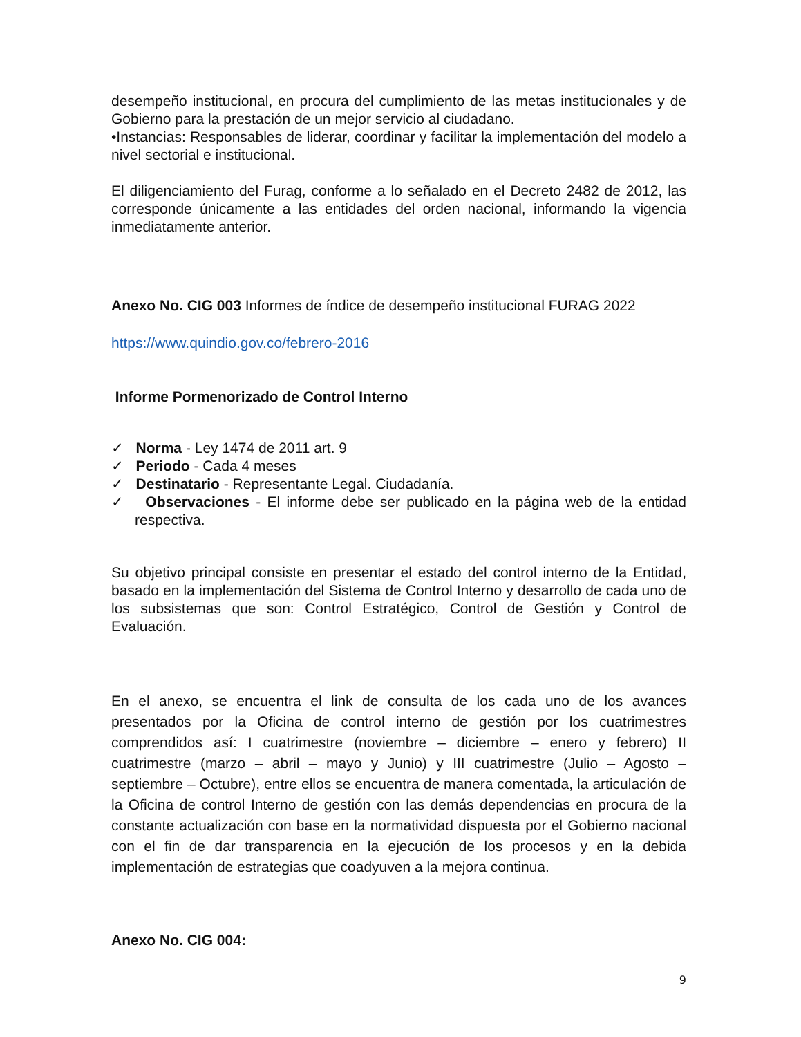desempeño institucional, en procura del cumplimiento de las metas institucionales y de Gobierno para la prestación de un mejor servicio al ciudadano.
•Instancias: Responsables de liderar, coordinar y facilitar la implementación del modelo a nivel sectorial e institucional.
El diligenciamiento del Furag, conforme a lo señalado en el Decreto 2482 de 2012, las corresponde únicamente a las entidades del orden nacional, informando la vigencia inmediatamente anterior.
Anexo No. CIG 003 Informes de índice de desempeño institucional FURAG 2022
https://www.quindio.gov.co/febrero-2016
Informe Pormenorizado de Control Interno
✓ Norma - Ley 1474 de 2011 art. 9
✓ Periodo - Cada 4 meses
✓ Destinatario - Representante Legal. Ciudadanía.
✓ Observaciones - El informe debe ser publicado en la página web de la entidad respectiva.
Su objetivo principal consiste en presentar el estado del control interno de la Entidad, basado en la implementación del Sistema de Control Interno y desarrollo de cada uno de los subsistemas que son: Control Estratégico, Control de Gestión y Control de Evaluación.
En el anexo, se encuentra el link de consulta de los cada uno de los avances presentados por la Oficina de control interno de gestión por los cuatrimestres comprendidos así: I cuatrimestre (noviembre – diciembre – enero y febrero) II cuatrimestre (marzo – abril – mayo y Junio) y III cuatrimestre (Julio – Agosto – septiembre – Octubre), entre ellos se encuentra de manera comentada, la articulación de la Oficina de control Interno de gestión con las demás dependencias en procura de la constante actualización con base en la normatividad dispuesta por el Gobierno nacional con el fin de dar transparencia en la ejecución de los procesos y en la debida implementación de estrategias que coadyuven a la mejora continua.
Anexo No. CIG 004:
9